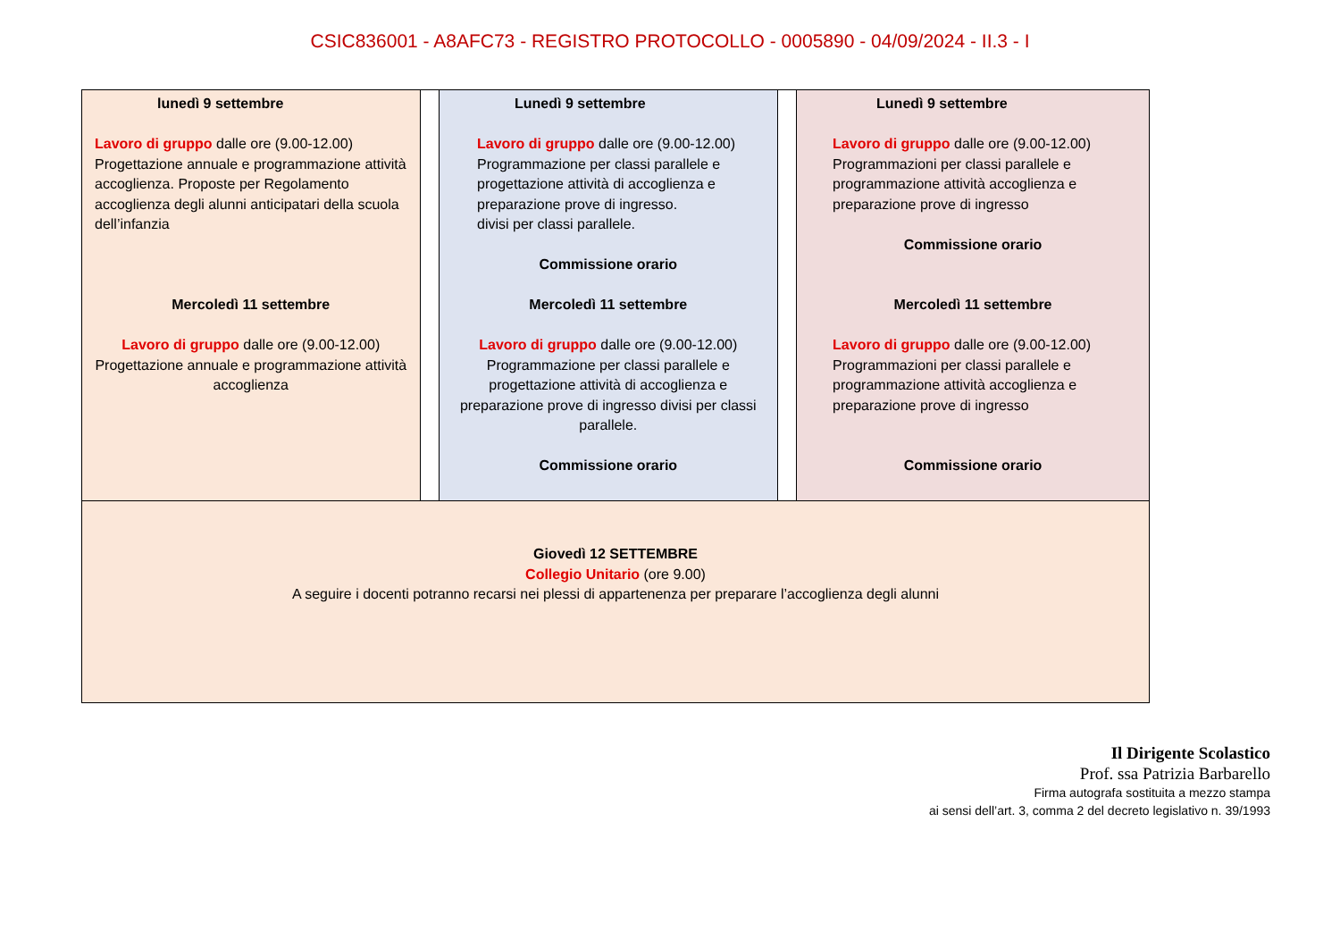CSIC836001 - A8AFC73 - REGISTRO PROTOCOLLO - 0005890 - 04/09/2024 - II.3 - I
| lunedì 9 settembre Lavoro di gruppo dalle ore (9.00-12.00) Progettazione annuale e programmazione attività accoglienza. Proposte per Regolamento accoglienza degli alunni anticipatari della scuola dell’infanzia Mercoledì 11 settembre Lavoro di gruppo dalle ore (9.00-12.00) Progettazione annuale e programmazione attività accoglienza | | Lunedì 9 settembre Lavoro di gruppo dalle ore (9.00-12.00) Programmazione per classi parallele e progettazione attività di accoglienza e preparazione prove di ingresso. divisi per classi parallele. Commissione orario Mercoledì 11 settembre Lavoro di gruppo dalle ore (9.00-12.00) Programmazione per classi parallele e progettazione attività di accoglienza e preparazione prove di ingresso divisi per classi parallele. Commissione orario | | Lunedì 9 settembre Lavoro di gruppo dalle ore (9.00-12.00) Programmazioni per classi parallele e programmazione attività accoglienza e preparazione prove di ingresso Commissione orario Mercoledì 11 settembre Lavoro di gruppo dalle ore (9.00-12.00) Programmazioni per classi parallele e programmazione attività accoglienza e preparazione prove di ingresso Commissione orario |
| Giovedì 12 SETTEMBRE Collegio Unitario (ore 9.00) A seguire i docenti potranno recarsi nei plessi di appartenenza per preparare l’accoglienza degli alunni | | | | |
Il Dirigente Scolastico
Prof. ssa Patrizia Barbarello
Firma autografa sostituita a mezzo stampa
ai sensi dell’art. 3, comma 2 del decreto legislativo n. 39/1993